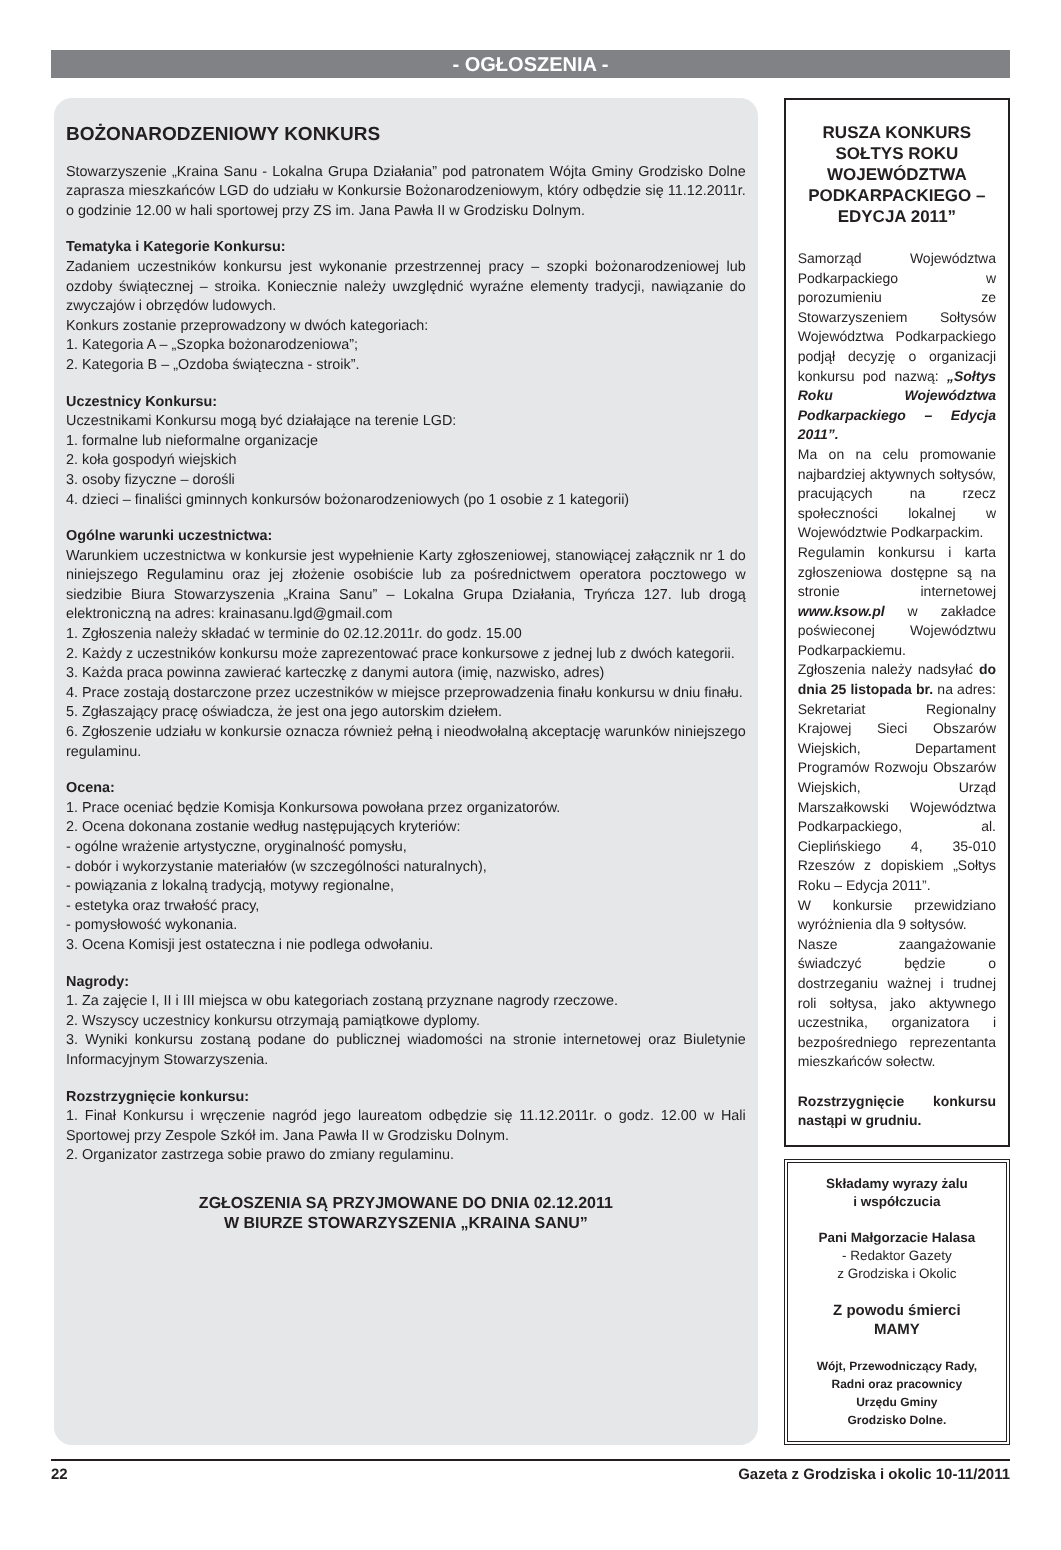- OGŁOSZENIA -
BOŻONARODZENIOWY KONKURS
Stowarzyszenie „Kraina Sanu - Lokalna Grupa Działania” pod patronatem Wójta Gminy Grodzisko Dolne zaprasza mieszkańców LGD do udziału w Konkursie Bożonarodzeniowym, który odbędzie się 11.12.2011r. o godzinie 12.00 w hali sportowej przy ZS im. Jana Pawła II w Grodzisku Dolnym.
Tematyka i Kategorie Konkursu:
Zadaniem uczestników konkursu jest wykonanie przestrzennej pracy – szopki bożonarodzeniowej lub ozdoby świątecznej – stroika. Koniecznie należy uwzględnić wyraźne elementy tradycji, nawiązanie do zwyczajów i obrzędów ludowych.
Konkurs zostanie przeprowadzony w dwóch kategoriach:
1. Kategoria A – „Szopka bożonarodzeniowa”;
2. Kategoria B – „Ozdoba świąteczna - stroik”.
Uczestnicy Konkursu:
Uczestnikami Konkursu mogą być działające na terenie LGD:
1. formalne lub nieformalne organizacje
2. koła gospodyń wiejskich
3. osoby fizyczne – dorośli
4. dzieci – finaliści gminnych konkursów bożonarodzeniowych (po 1 osobie z 1 kategorii)
Ogólne warunki uczestnictwa:
Warunkiem uczestnictwa w konkursie jest wypełnienie Karty zgłoszeniowej, stanowiącej załącznik nr 1 do niniejszego Regulaminu oraz jej złożenie osobiście lub za pośrednictwem operatora pocztowego w siedzibie Biura Stowarzyszenia „Kraina Sanu” – Lokalna Grupa Działania, Tryńcza 127. lub drogą elektroniczną na adres: krainasanu.lgd@gmail.com
1. Zgłoszenia należy składać w terminie do 02.12.2011r. do godz. 15.00
2. Każdy z uczestników konkursu może zaprezentować prace konkursowe z jednej lub z dwóch kategorii.
3. Każda praca powinna zawierać karteczkę z danymi autora (imię, nazwisko, adres)
4. Prace zostają dostarczone przez uczestników w miejsce przeprowadzenia finału konkursu w dniu finału.
5. Zgłaszający pracę oświadcza, że jest ona jego autorskim dziełem.
6. Zgłoszenie udziału w konkursie oznacza również pełną i nieodwołalną akceptację warunków niniejszego regulaminu.
Ocena:
1. Prace oceniać będzie Komisja Konkursowa powołana przez organizatorów.
2. Ocena dokonana zostanie według następujących kryteriów:
- ogólne wrażenie artystyczne, oryginalność pomysłu,
- dobór i wykorzystanie materiałów (w szczególności naturalnych),
- powiązania z lokalną tradycją, motywy regionalne,
- estetyka oraz trwałość pracy,
- pomysłowość wykonania.
3. Ocena Komisji jest ostateczna i nie podlega odwołaniu.
Nagrody:
1. Za zajęcie I, II i III miejsca w obu kategoriach zostaną przyznane nagrody rzeczowe.
2. Wszyscy uczestnicy konkursu otrzymają pamiątkowe dyplomy.
3. Wyniki konkursu zostaną podane do publicznej wiadomości na stronie internetowej oraz Biuletynie Informacyjnym Stowarzyszenia.
Rozstrzygnięcie konkursu:
1. Finał Konkursu i wręczenie nagród jego laureatom odbędzie się 11.12.2011r. o godz. 12.00 w Hali Sportowej przy Zespole Szkół im. Jana Pawła II w Grodzisku Dolnym.
2. Organizator zastrzega sobie prawo do zmiany regulaminu.
ZGŁOSZENIA SĄ PRZYJMOWANE DO DNIA 02.12.2011
W BIURZE STOWARZYSZENIA „KRAINA SANU”
RUSZA KONKURS SOŁTYS ROKU WOJEWÓDZTWA PODKARPACKIEGO – EDYCJA 2011”
Samorząd Województwa Podkarpackiego w porozumieniu ze Stowarzyszeniem Sołtysów Województwa Podkarpackiego podjął decyzję o organizacji konkursu pod nazwą: „Sołtys Roku Województwa Podkarpackiego – Edycja 2011”.
Ma on na celu promowanie najbardziej aktywnych sołtysów, pracujących na rzecz społeczności lokalnej w Województwie Podkarpackim.
Regulamin konkursu i karta zgłoszeniowa dostępne są na stronie internetowej www.ksow.pl w zakładce poświeconej Województwu Podkarpackiemu.
Zgłoszenia należy nadsyłać do dnia 25 listopada br. na adres: Sekretariat Regionalny Krajowej Sieci Obszarów Wiejskich, Departament Programów Rozwoju Obszarów Wiejskich, Urząd Marszałkowski Województwa Podkarpackiego, al. Cieplińskiego 4, 35-010 Rzeszów z dopiskiem „Sołtys Roku – Edycja 2011”.
W konkursie przewidziano wyróżnienia dla 9 sołtysów.
Nasze zaangażowanie świadczyć będzie o dostrzeganiu ważnej i trudnej roli sołtysa, jako aktywnego uczestnika, organizatora i bezpośredniego reprezentanta mieszkańców sołectw.
Rozstrzygnięcie konkursu nastąpi w grudniu.
Składamy wyrazy żalu
i współczucia
Pani Małgorzacie Halasa
- Redaktor Gazety
z Grodziska i Okolic
Z powodu śmierci
MAMY
Wójt, Przewodniczący Rady,
Radni oraz pracownicy
Urzędu Gminy
Grodzisko Dolne.
22 Gazeta z Grodziska i okolic 10-11/2011